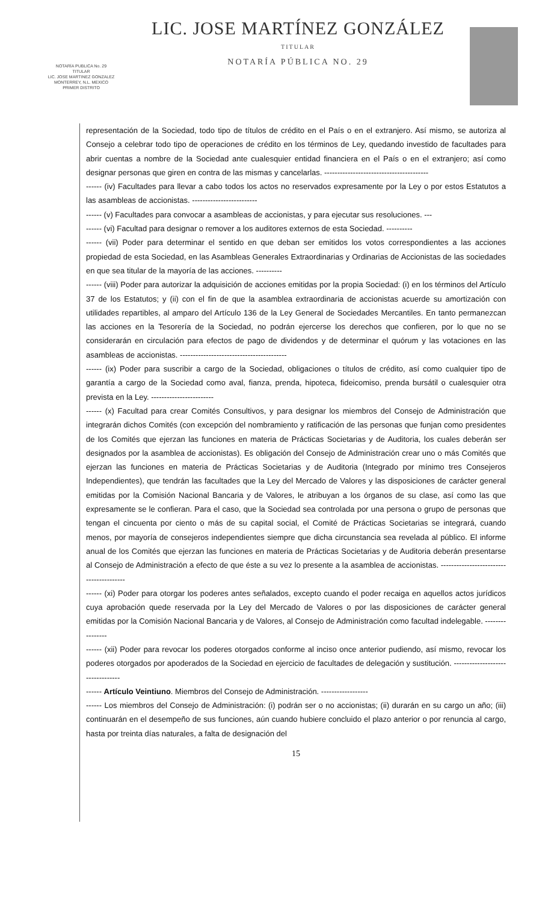NOTARÍA PUBLICA No. 29
TITULAR
LIC. JOSE MARTINEZ GONZALEZ
MONTERREY, N.L. MEXICO
PRIMER DISTRITO
LIC. JOSE MARTÍNEZ GONZÁLEZ
TITULAR
NOTARÍA PÚBLICA NO. 29
representación de la Sociedad, todo tipo de títulos de crédito en el País o en el extranjero. Así mismo, se autoriza al Consejo a celebrar todo tipo de operaciones de crédito en los términos de Ley, quedando investido de facultades para abrir cuentas a nombre de la Sociedad ante cualesquier entidad financiera en el País o en el extranjero; así como designar personas que giren en contra de las mismas y cancelarlas. ----------------------------------------
------ (iv) Facultades para llevar a cabo todos los actos no reservados expresamente por la Ley o por estos Estatutos a las asambleas de accionistas. -------------------------
------ (v) Facultades para convocar a asambleas de accionistas, y para ejecutar sus resoluciones. ---
------ (vi) Facultad para designar o remover a los auditores externos de esta Sociedad. ----------
------ (vii) Poder para determinar el sentido en que deban ser emitidos los votos correspondientes a las acciones propiedad de esta Sociedad, en las Asambleas Generales Extraordinarias y Ordinarias de Accionistas de las sociedades en que sea titular de la mayoría de las acciones. ----------
------ (viii) Poder para autorizar la adquisición de acciones emitidas por la propia Sociedad: (i) en los términos del Artículo 37 de los Estatutos; y (ii) con el fin de que la asamblea extraordinaria de accionistas acuerde su amortización con utilidades repartibles, al amparo del Artículo 136 de la Ley General de Sociedades Mercantiles. En tanto permanezcan las acciones en la Tesorería de la Sociedad, no podrán ejercerse los derechos que confieren, por lo que no se considerarán en circulación para efectos de pago de dividendos y de determinar el quórum y las votaciones en las asambleas de accionistas. -----------------------------------------
------ (ix) Poder para suscribir a cargo de la Sociedad, obligaciones o títulos de crédito, así como cualquier tipo de garantía a cargo de la Sociedad como aval, fianza, prenda, hipoteca, fideicomiso, prenda bursátil o cualesquier otra prevista en la Ley. ------------------------
------ (x) Facultad para crear Comités Consultivos, y para designar los miembros del Consejo de Administración que integrarán dichos Comités (con excepción del nombramiento y ratificación de las personas que funjan como presidentes de los Comités que ejerzan las funciones en materia de Prácticas Societarias y de Auditoria, los cuales deberán ser designados por la asamblea de accionistas). Es obligación del Consejo de Administración crear uno o más Comités que ejerzan las funciones en materia de Prácticas Societarias y de Auditoria (Integrado por mínimo tres Consejeros Independientes), que tendrán las facultades que la Ley del Mercado de Valores y las disposiciones de carácter general emitidas por la Comisión Nacional Bancaria y de Valores, le atribuyan a los órganos de su clase, así como las que expresamente se le confieran. Para el caso, que la Sociedad sea controlada por una persona o grupo de personas que tengan el cincuenta por ciento o más de su capital social, el Comité de Prácticas Societarias se integrará, cuando menos, por mayoría de consejeros independientes siempre que dicha circunstancia sea revelada al público. El informe anual de los Comités que ejerzan las funciones en materia de Prácticas Societarias y de Auditoria deberán presentarse al Consejo de Administración a efecto de que éste a su vez lo presente a la asamblea de accionistas. ----------------------------------------
------ (xi) Poder para otorgar los poderes antes señalados, excepto cuando el poder recaiga en aquellos actos jurídicos cuya aprobación quede reservada por la Ley del Mercado de Valores o por las disposiciones de carácter general emitidas por la Comisión Nacional Bancaria y de Valores, al Consejo de Administración como facultad indelegable. ----------------
------ (xii) Poder para revocar los poderes otorgados conforme al inciso once anterior pudiendo, así mismo, revocar los poderes otorgados por apoderados de la Sociedad en ejercicio de facultades de delegación y sustitución. ---------------------------------
------ Artículo Veintiuno. Miembros del Consejo de Administración. ------------------
------ Los miembros del Consejo de Administración: (i) podrán ser o no accionistas; (ii) durarán en su cargo un año; (iii) continuarán en el desempeño de sus funciones, aún cuando hubiere concluido el plazo anterior o por renuncia al cargo, hasta por treinta días naturales, a falta de designación del
15